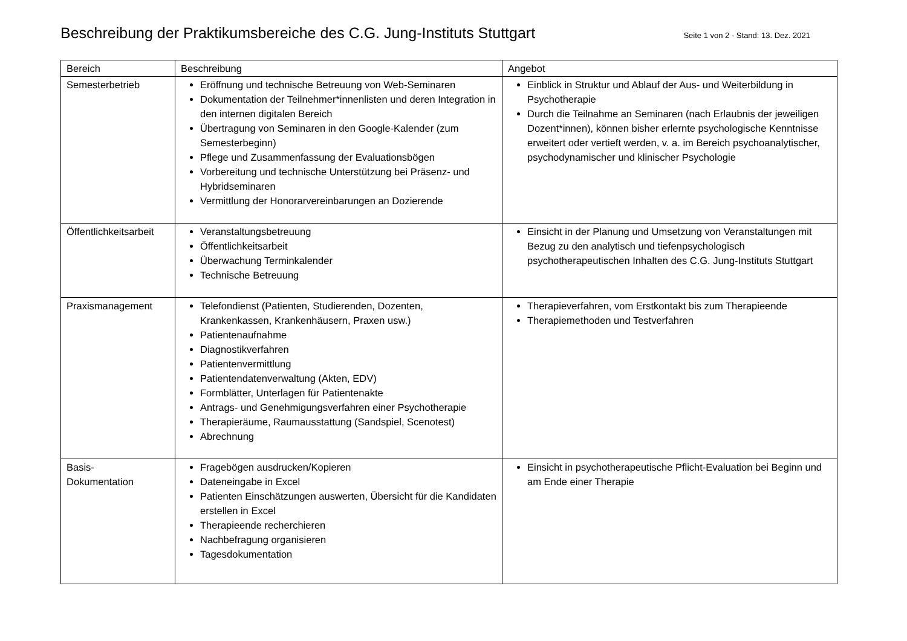Beschreibung der Praktikumsbereiche des C.G. Jung-Instituts Stuttgart
Seite 1 von 2 - Stand: 13. Dez. 2021
| Bereich | Beschreibung | Angebot |
| --- | --- | --- |
| Semesterbetrieb | Eröffnung und technische Betreuung von Web-Seminaren Dokumentation der Teilnehmer*innenlisten und deren Integration in den internen digitalen Bereich Übertragung von Seminaren in den Google-Kalender (zum Semesterbeginn) Pflege und Zusammenfassung der Evaluationsbögen Vorbereitung und technische Unterstützung bei Präsenz- und Hybridseminaren Vermittlung der Honorarvereinbarungen an Dozierende | Einblick in Struktur und Ablauf der Aus- und Weiterbildung in Psychotherapie Durch die Teilnahme an Seminaren (nach Erlaubnis der jeweiligen Dozent*innen), können bisher erlernte psychologische Kenntnisse erweitert oder vertieft werden, v. a. im Bereich psychoanalytischer, psychodynamischer und klinischer Psychologie |
| Öffentlichkeitsarbeit | Veranstaltungsbetreuung Öffentlichkeitsarbeit Überwachung Terminkalender Technische Betreuung | Einsicht in der Planung und Umsetzung von Veranstaltungen mit Bezug zu den analytisch und tiefenpsychologisch psychotherapeutischen Inhalten des C.G. Jung-Instituts Stuttgart |
| Praxismanagement | Telefondienst (Patienten, Studierenden, Dozenten, Krankenkassen, Krankenhäusern, Praxen usw.) Patientenaufnahme Diagnostikverfahren Patientenvermittlung Patientendatenverwaltung (Akten, EDV) Formblätter, Unterlagen für Patientenakte Antrags- und Genehmigungsverfahren einer Psychotherapie Therapieräume, Raumausstattung (Sandspiel, Scenotest) Abrechnung | Therapieverfahren, vom Erstkontakt bis zum Therapieende Therapiemethoden und Testverfahren |
| Basis- Dokumentation | Fragebögen ausdrucken/Kopieren Dateneingabe in Excel Patienten Einschätzungen auswerten, Übersicht für die Kandidaten erstellen in Excel Therapieende recherchieren Nachbefragung organisieren Tagesdokumentation | Einsicht in psychotherapeutische Pflicht-Evaluation bei Beginn und am Ende einer Therapie |